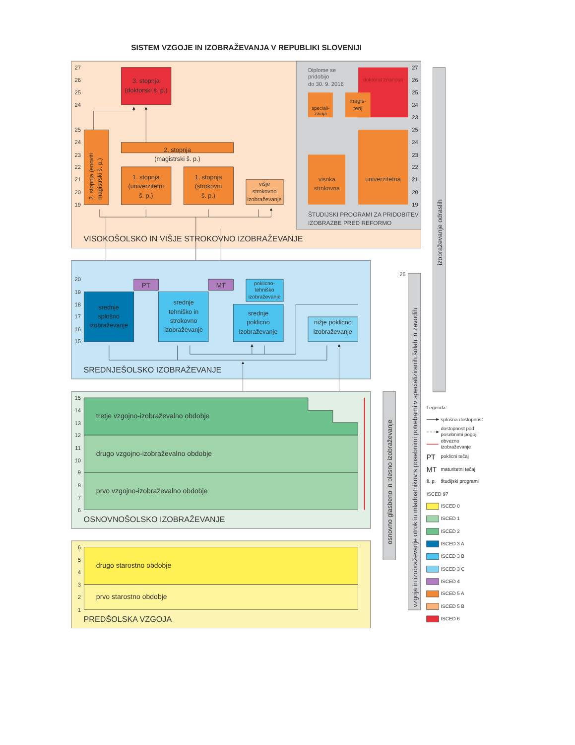SISTEM VZGOJE IN IZOBRAŽEVANJA V REPUBLIKI SLOVENIJI
27
26
25
24
25
24
23
22
21
20
19
3. stopnja
(doktorski š. p.)
2. stopnja (enoviti
magistrski š. p.)
2. stopnja
(magistrski š. p.)
1. stopnja
(univerzitetni
š. p.)
1. stopnja
(strokovni
š. p.)
višje
strokovno
izobraževanje
Diplome se
pridobijo
do 30. 9. 2016
doktorat znanosti
speciali-
zacija
magis-
terij
27
26
25
24
23
25
24
23
22
21
20
19
visoka
strokovna
univerzitetna
ŠTUDIJSKI PROGRAMI ZA PRIDOBITEV
IZOBRAZBE PRED REFORMO
VISOKOŠOLSKO IN VIŠJE STROKOVNO IZOBRAŽEVANJE
20
19
18
17
16
15
PT
MT
poklicno-
tehniško
izobraževanje
srednje
splošno
izobraževanje
srednje
tehniško in
strokovno
izobraževanje
srednje
poklicno
izobraževanje
nižje poklicno
izobraževanje
SREDNJEŠOLSKO IZOBRAŽEVANJE
15
14
13
12
11
10
9
8
7
6
tretje vzgojno-izobraževalno obdobje
drugo vzgojno-izobraževalno obdobje
prvo vzgojno-izobraževalno obdobje
OSNOVNOŠOLSKO IZOBRAŽEVANJE
6
5
4
3
2
1
drugo starostno obdobje
prvo starostno obdobje
PREDŠOLSKA VZGOJA
osnovno glasbeno in plesno izobraževanje
26
vzgoja in izobraževanje otrok in mladostnikov s posebnimi potrebami v specializiranih šolah in zavodih
izobraževanje odraslih
Legenda:
splošna dostopnost
dostopnost pod
posebnimi pogoji
obvezno
izobraževanje
PT
poklicni tečaj
MT
maturitetni tečaj
š. p.
študijski programi
ISCED 97
ISCED 0
ISCED 1
ISCED 2
ISCED 3 A
ISCED 3 B
ISCED 3 C
ISCED 4
ISCED 5 A
ISCED 5 B
ISCED 6